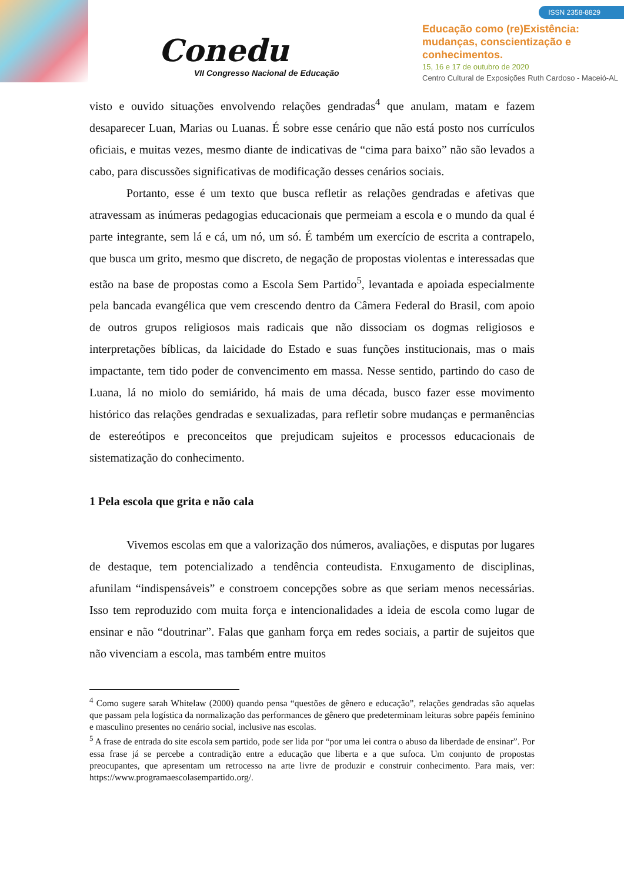Conedu
VII Congresso Nacional de Educação
ISSN 2358-8829
Educação como (re)Existência:
mudanças, conscientização e
conhecimentos.
15, 16 e 17 de outubro de 2020
Centro Cultural de Exposições Ruth Cardoso - Maceió-AL
visto e ouvido situações envolvendo relações gendradas<sup>4</sup> que anulam, matam e fazem desaparecer Luan, Marias ou Luanas. É sobre esse cenário que não está posto nos currículos oficiais, e muitas vezes, mesmo diante de indicativas de “cima para baixo” não são levados a cabo, para discussões significativas de modificação desses cenários sociais.
Portanto, esse é um texto que busca refletir as relações gendradas e afetivas que atravessam as inúmeras pedagogias educacionais que permeiam a escola e o mundo da qual é parte integrante, sem lá e cá, um nó, um só. É também um exercício de escrita a contrapelo, que busca um grito, mesmo que discreto, de negação de propostas violentas e interessadas que estão na base de propostas como a Escola Sem Partido<sup>5</sup>, levantada e apoiada especialmente pela bancada evangélica que vem crescendo dentro da Câmera Federal do Brasil, com apoio de outros grupos religiosos mais radicais que não dissociam os dogmas religiosos e interpretações bíblicas, da laicidade do Estado e suas funções institucionais, mas o mais impactante, tem tido poder de convencimento em massa. Nesse sentido, partindo do caso de Luana, lá no miolo do semiárido, há mais de uma década, busco fazer esse movimento histórico das relações gendradas e sexualizadas, para refletir sobre mudanças e permanências de estereótipos e preconceitos que prejudicam sujeitos e processos educacionais de sistematização do conhecimento.
1 Pela escola que grita e não cala
Vivemos escolas em que a valorização dos números, avaliações, e disputas por lugares de destaque, tem potencializado a tendência conteudista. Enxugamento de disciplinas, afunilam “indispensáveis” e constroem concepções sobre as que seriam menos necessárias. Isso tem reproduzido com muita força e intencionalidades a ideia de escola como lugar de ensinar e não “doutrinar”. Falas que ganham força em redes sociais, a partir de sujeitos que não vivenciam a escola, mas também entre muitos
<sup>4</sup> Como sugere sarah Whitelaw (2000) quando pensa “questões de gênero e educação”, relações gendradas são aquelas que passam pela logística da normalização das performances de gênero que predeterminam leituras sobre papéis feminino e masculino presentes no cenário social, inclusive nas escolas.
<sup>5</sup> A frase de entrada do site escola sem partido, pode ser lida por “por uma lei contra o abuso da liberdade de ensinar”. Por essa frase já se percebe a contradição entre a educação que liberta e a que sufoca. Um conjunto de propostas preocupantes, que apresentam um retrocesso na arte livre de produzir e construir conhecimento. Para mais, ver: https://www.programaescolasempartido.org/.